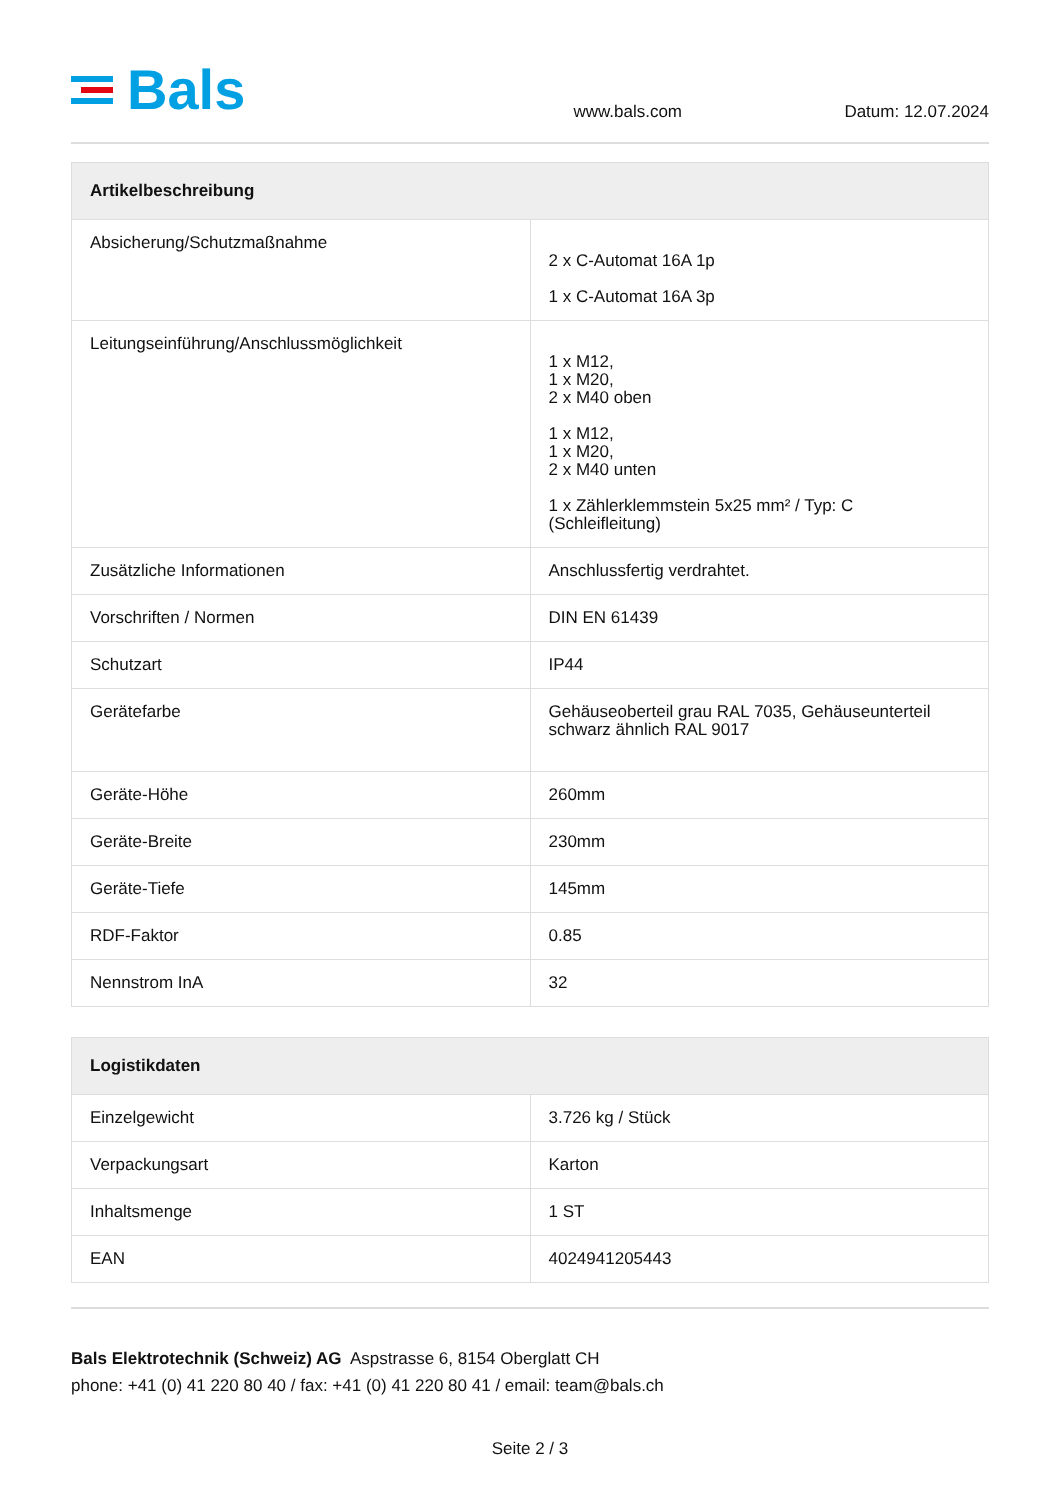Bals
www.bals.com
Datum: 12.07.2024
| Artikelbeschreibung | |
| --- | --- |
| Absicherung/Schutzmaßnahme | 2 x C-Automat 16A 1p 1 x C-Automat 16A 3p |
| Leitungseinführung/Anschlussmöglichkeit | 1 x M12, 1 x M20, 2 x M40 oben 1 x M12, 1 x M20, 2 x M40 unten 1 x Zählerklemmstein 5x25 mm² / Typ: C (Schleifleitung) |
| Zusätzliche Informationen | Anschlussfertig verdrahtet. |
| Vorschriften / Normen | DIN EN 61439 |
| Schutzart | IP44 |
| Gerätefarbe | Gehäuseoberteil grau RAL 7035, Gehäuseunterteil schwarz ähnlich RAL 9017 |
| Geräte-Höhe | 260mm |
| Geräte-Breite | 230mm |
| Geräte-Tiefe | 145mm |
| RDF-Faktor | 0.85 |
| Nennstrom InA | 32 |
| Logistikdaten | |
| --- | --- |
| Einzelgewicht | 3.726 kg / Stück |
| Verpackungsart | Karton |
| Inhaltsmenge | 1 ST |
| EAN | 4024941205443 |
Bals Elektrotechnik (Schweiz) AG Aspstrasse 6, 8154 Oberglatt CH
phone: +41 (0) 41 220 80 40 / fax: +41 (0) 41 220 80 41 / email: team@bals.ch
Seite 2 / 3